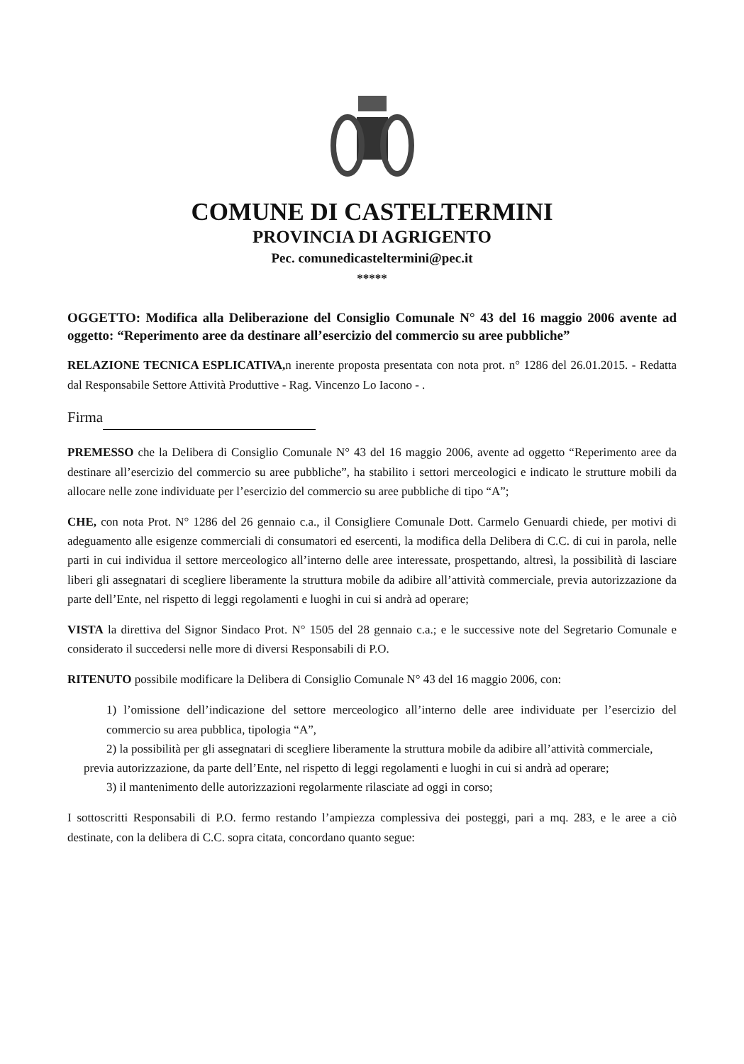COMUNE DI CASTELTERMINI
PROVINCIA DI AGRIGENTO
Pec. comunedicasteltermini@pec.it
*****
OGGETTO: Modifica alla Deliberazione del Consiglio Comunale N° 43 del 16 maggio 2006 avente ad oggetto: “Reperimento aree da destinare all’esercizio del commercio su aree pubbliche”
RELAZIONE TECNICA ESPLICATIVA, n inerente proposta presentata con nota prot. n° 1286 del 26.01.2015. - Redatta dal Responsabile Settore Attività Produttive - Rag. Vincenzo Lo Iacono - .
Firma
PREMESSO che la Delibera di Consiglio Comunale N° 43 del 16 maggio 2006, avente ad oggetto “Reperimento aree da destinare all’esercizio del commercio su aree pubbliche”, ha stabilito i settori merceologici e indicato le strutture mobili da allocare nelle zone individuate per l’esercizio del commercio su aree pubbliche di tipo “A”;
CHE, con nota Prot. N° 1286 del 26 gennaio c.a., il Consigliere Comunale Dott. Carmelo Genuardi chiede, per motivi di adeguamento alle esigenze commerciali di consumatori ed esercenti, la modifica della Delibera di C.C. di cui in parola, nelle parti in cui individua il settore merceologico all’interno delle aree interessate, prospettando, altresì, la possibilità di lasciare liberi gli assegnatari di scegliere liberamente la struttura mobile da adibire all’attività commerciale, previa autorizzazione da parte dell’Ente, nel rispetto di leggi regolamenti e luoghi in cui si andrà ad operare;
VISTA la direttiva del Signor Sindaco Prot. N° 1505 del 28 gennaio c.a.; e le successive note del Segretario Comunale e considerato il succedersi nelle more di diversi Responsabili di P.O.
RITENUTO possibile modificare la Delibera di Consiglio Comunale N° 43 del 16 maggio 2006, con:
1) l’omissione dell’indicazione del settore merceologico all’interno delle aree individuate per l’esercizio del commercio su area pubblica, tipologia “A”,
2) la possibilità per gli assegnatari di scegliere liberamente la struttura mobile da adibire all’attività commerciale,
previa autorizzazione, da parte dell’Ente, nel rispetto di leggi regolamenti e luoghi in cui si andrà ad operare;
3) il mantenimento delle autorizzazioni regolarmente rilasciate ad oggi in corso;
I sottoscritti Responsabili di P.O. fermo restando l’ampiezza complessiva dei posteggi, pari a mq. 283, e le aree a ciò destinate, con la delibera di C.C. sopra citata, concordano quanto segue: